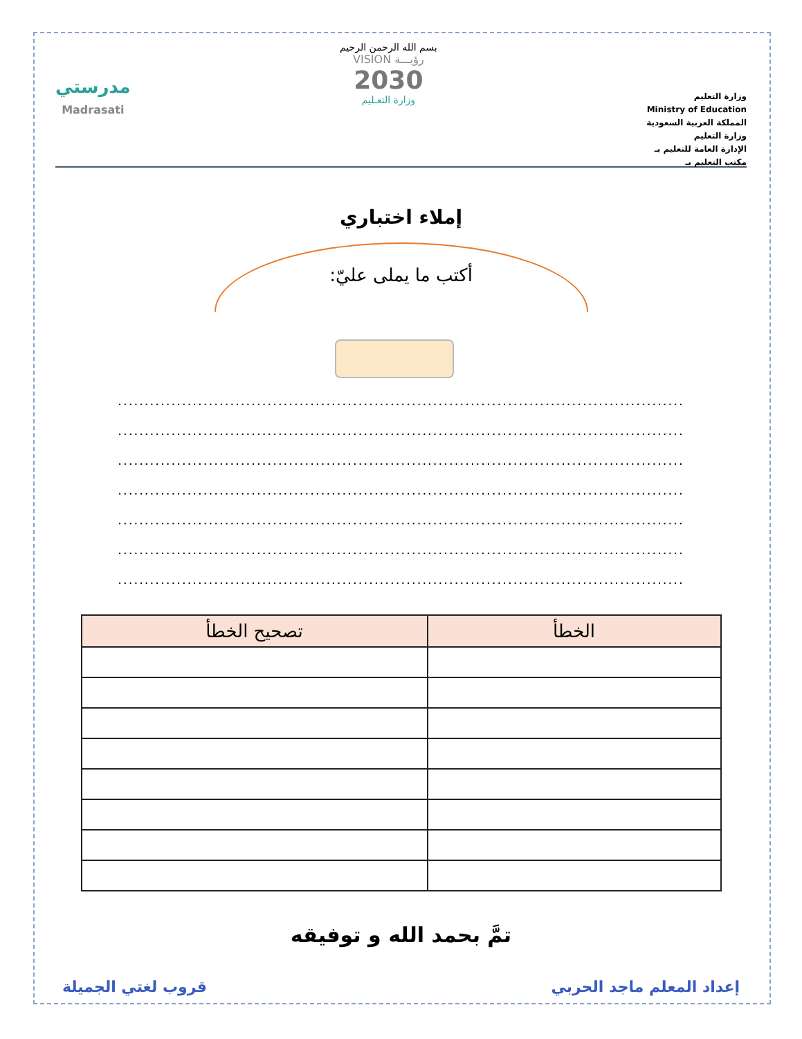وزارة التعليم
Ministry of Education
المملكة العربية السعودية
وزارة التعليم
الإدارة العامة للتعليم بـ
مكتب التعليم بـ
بسم الله الرحمن الرحيم
رؤيـــة VISION
2030
وزارة التعـليم
مدرستي
Madrasati
إملاء اختباري
أكتب ما يملى عليّ:
..........................................................................................................
..........................................................................................................
..........................................................................................................
..........................................................................................................
..........................................................................................................
..........................................................................................................
..........................................................................................................
| الخطأ | تصحيح الخطأ |
| --- | --- |
تمَّ بحمد الله و توفيقه
إعداد المعلم ماجد الحربي قروب لغتي الجميلة